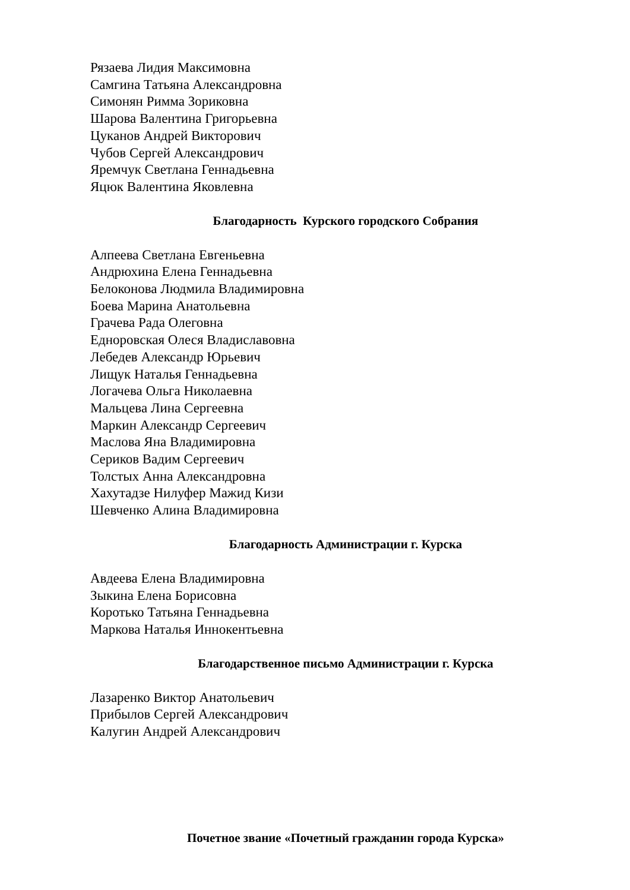Рязаева Лидия Максимовна
Самгина Татьяна Александровна
Симонян Римма Зориковна
Шарова Валентина Григорьевна
Цуканов Андрей Викторович
Чубов Сергей Александрович
Яремчук Светлана Геннадьевна
Яцюк Валентина Яковлевна
Благодарность Курского городского Собрания
Алпеева Светлана Евгеньевна
Андрюхина Елена Геннадьевна
Белоконова Людмила Владимировна
Боева Марина Анатольевна
Грачева Рада Олеговна
Едноровская Олеся Владиславовна
Лебедев Александр Юрьевич
Лищук Наталья Геннадьевна
Логачева Ольга Николаевна
Мальцева Лина Сергеевна
Маркин Александр Сергеевич
Маслова Яна Владимировна
Сериков Вадим Сергеевич
Толстых Анна Александровна
Хахутадзе Нилуфер Мажид Кизи
Шевченко Алина Владимировна
Благодарность Администрации г. Курска
Авдеева Елена Владимировна
Зыкина Елена Борисовна
Коротько Татьяна Геннадьевна
Маркова Наталья Иннокентьевна
Благодарственное письмо Администрации г. Курска
Лазаренко Виктор Анатольевич
Прибылов Сергей Александрович
Калугин Андрей Александрович
Почетное звание «Почетный гражданин города Курска»